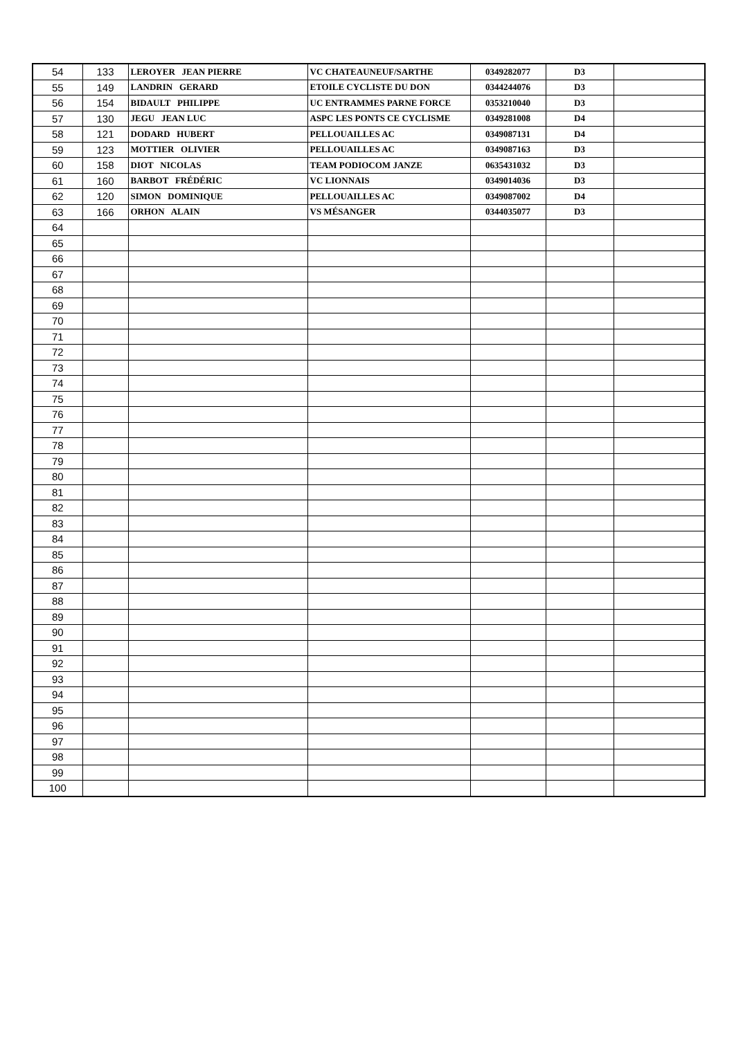| 54 | 133 | LEROYER JEAN PIERRE | VC CHATEAUNEUF/SARTHE | 0349282077 | D3 | |
| 55 | 149 | LANDRIN GERARD | ETOILE CYCLISTE DU DON | 0344244076 | D3 | |
| 56 | 154 | BIDAULT PHILIPPE | UC ENTRAMMES PARNE FORCE | 0353210040 | D3 | |
| 57 | 130 | JEGU JEAN LUC | ASPC LES PONTS CE CYCLISME | 0349281008 | D4 | |
| 58 | 121 | DODARD HUBERT | PELLOUAILLES AC | 0349087131 | D4 | |
| 59 | 123 | MOTTIER OLIVIER | PELLOUAILLES AC | 0349087163 | D3 | |
| 60 | 158 | DIOT NICOLAS | TEAM PODIOCOM JANZE | 0635431032 | D3 | |
| 61 | 160 | BARBOT FRÉDÉRIC | VC LIONNAIS | 0349014036 | D3 | |
| 62 | 120 | SIMON DOMINIQUE | PELLOUAILLES AC | 0349087002 | D4 | |
| 63 | 166 | ORHON ALAIN | VS MÉSANGER | 0344035077 | D3 | |
| 64 | | | | | | |
| 65 | | | | | | |
| 66 | | | | | | |
| 67 | | | | | | |
| 68 | | | | | | |
| 69 | | | | | | |
| 70 | | | | | | |
| 71 | | | | | | |
| 72 | | | | | | |
| 73 | | | | | | |
| 74 | | | | | | |
| 75 | | | | | | |
| 76 | | | | | | |
| 77 | | | | | | |
| 78 | | | | | | |
| 79 | | | | | | |
| 80 | | | | | | |
| 81 | | | | | | |
| 82 | | | | | | |
| 83 | | | | | | |
| 84 | | | | | | |
| 85 | | | | | | |
| 86 | | | | | | |
| 87 | | | | | | |
| 88 | | | | | | |
| 89 | | | | | | |
| 90 | | | | | | |
| 91 | | | | | | |
| 92 | | | | | | |
| 93 | | | | | | |
| 94 | | | | | | |
| 95 | | | | | | |
| 96 | | | | | | |
| 97 | | | | | | |
| 98 | | | | | | |
| 99 | | | | | | |
| 100 | | | | | | |